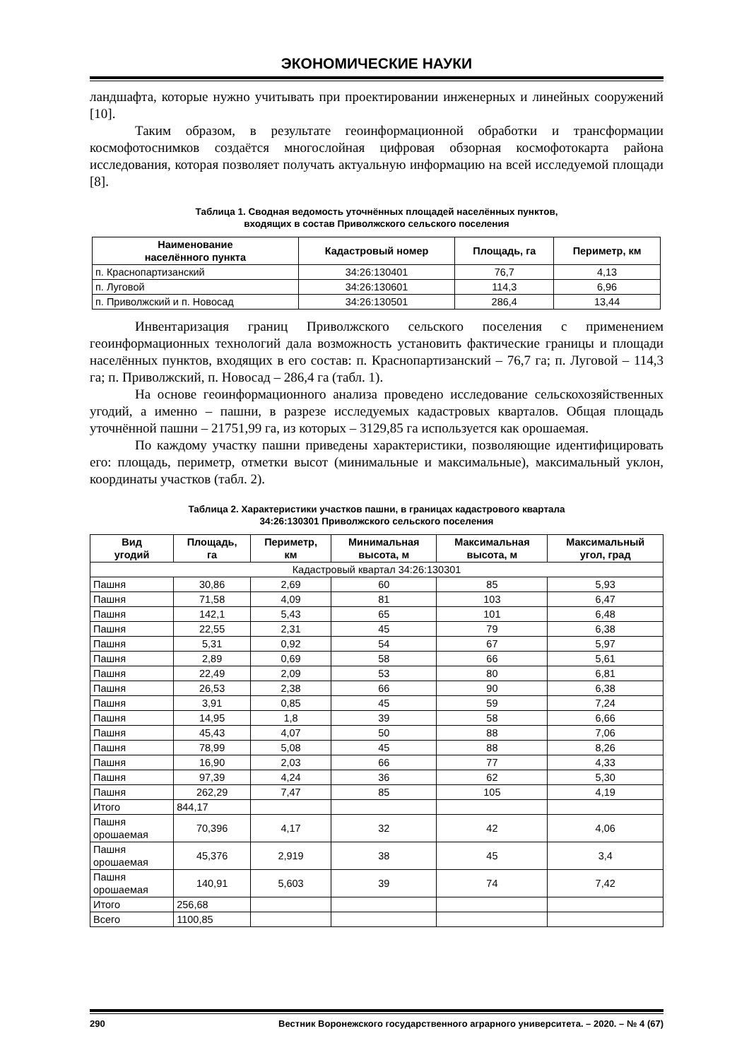ЭКОНОМИЧЕСКИЕ НАУКИ
ландшафта, которые нужно учитывать при проектировании инженерных и линейных сооружений [10].
Таким образом, в результате геоинформационной обработки и трансформации космофотоснимков создаётся многослойная цифровая обзорная космофотокарта района исследования, которая позволяет получать актуальную информацию на всей исследуемой площади [8].
Таблица 1. Сводная ведомость уточнённых площадей населённых пунктов,
входящих в состав Приволжского сельского поселения
| Наименование населённого пункта | Кадастровый номер | Площадь, га | Периметр, км |
| --- | --- | --- | --- |
| п. Краснопартизанский | 34:26:130401 | 76,7 | 4,13 |
| п. Луговой | 34:26:130601 | 114,3 | 6,96 |
| п. Приволжский и п. Новосад | 34:26:130501 | 286,4 | 13,44 |
Инвентаризация границ Приволжского сельского поселения с применением геоинформационных технологий дала возможность установить фактические границы и площади населённых пунктов, входящих в его состав: п. Краснопартизанский – 76,7 га; п. Луговой – 114,3 га; п. Приволжский, п. Новосад – 286,4 га (табл. 1).
На основе геоинформационного анализа проведено исследование сельскохозяйственных угодий, а именно – пашни, в разрезе исследуемых кадастровых кварталов. Общая площадь уточнённой пашни – 21751,99 га, из которых – 3129,85 га используется как орошаемая.
По каждому участку пашни приведены характеристики, позволяющие идентифицировать его: площадь, периметр, отметки высот (минимальные и максимальные), максимальный уклон, координаты участков (табл. 2).
Таблица 2. Характеристики участков пашни, в границах кадастрового квартала
34:26:130301 Приволжского сельского поселения
| Вид угодий | Площадь, га | Периметр, км | Минимальная высота, м | Максимальная высота, м | Максимальный угол, град |
| --- | --- | --- | --- | --- | --- |
| Кадастровый квартал 34:26:130301 | | | | | |
| Пашня | 30,86 | 2,69 | 60 | 85 | 5,93 |
| Пашня | 71,58 | 4,09 | 81 | 103 | 6,47 |
| Пашня | 142,1 | 5,43 | 65 | 101 | 6,48 |
| Пашня | 22,55 | 2,31 | 45 | 79 | 6,38 |
| Пашня | 5,31 | 0,92 | 54 | 67 | 5,97 |
| Пашня | 2,89 | 0,69 | 58 | 66 | 5,61 |
| Пашня | 22,49 | 2,09 | 53 | 80 | 6,81 |
| Пашня | 26,53 | 2,38 | 66 | 90 | 6,38 |
| Пашня | 3,91 | 0,85 | 45 | 59 | 7,24 |
| Пашня | 14,95 | 1,8 | 39 | 58 | 6,66 |
| Пашня | 45,43 | 4,07 | 50 | 88 | 7,06 |
| Пашня | 78,99 | 5,08 | 45 | 88 | 8,26 |
| Пашня | 16,90 | 2,03 | 66 | 77 | 4,33 |
| Пашня | 97,39 | 4,24 | 36 | 62 | 5,30 |
| Пашня | 262,29 | 7,47 | 85 | 105 | 4,19 |
| Итого | 844,17 | | | | |
| Пашня орошаемая | 70,396 | 4,17 | 32 | 42 | 4,06 |
| Пашня орошаемая | 45,376 | 2,919 | 38 | 45 | 3,4 |
| Пашня орошаемая | 140,91 | 5,603 | 39 | 74 | 7,42 |
| Итого | 256,68 | | | | |
| Всего | 1100,85 | | | | |
290 Вестник Воронежского государственного аграрного университета. – 2020. – № 4 (67)